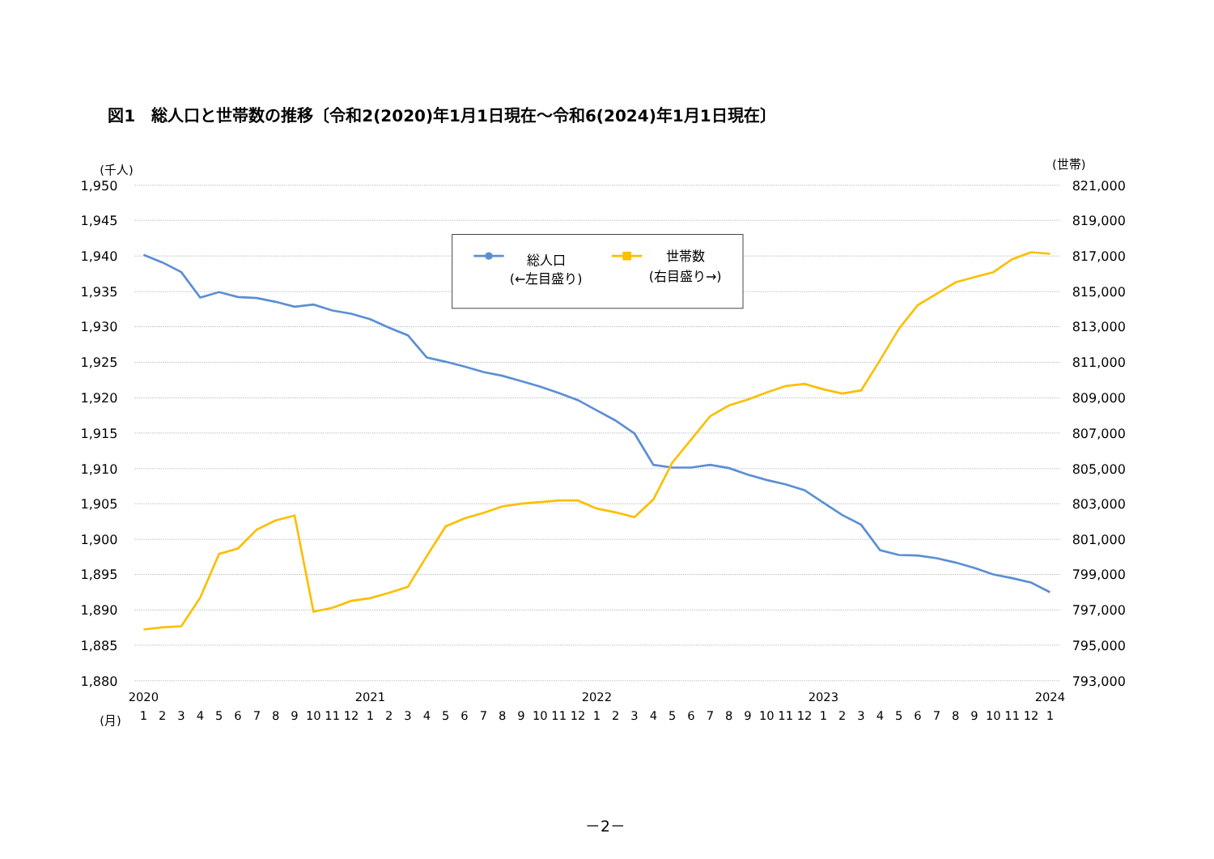図1　総人口と世帯数の推移〔令和2(2020)年1月1日現在～令和6(2024)年1月1日現在〕
(千人)
(世帯)
1,950
1,945
1,940
1,935
1,930
1,925
1,920
1,915
1,910
1,905
1,900
1,895
1,890
1,885
1,880
821,000
819,000
817,000
815,000
813,000
811,000
809,000
807,000
805,000
803,000
801,000
799,000
797,000
795,000
793,000
2020
2021
2022
2023
2024
(月)
1
2
3
4
5
6
7
8
9
10
11
12
1
2
3
4
5
6
7
8
9
10
11
12
1
2
3
4
5
6
7
8
9
10
11
12
1
2
3
4
5
6
7
8
9
10
11
12
1
総人口
(←左目盛り)
世帯数
(右目盛り→)
－2－